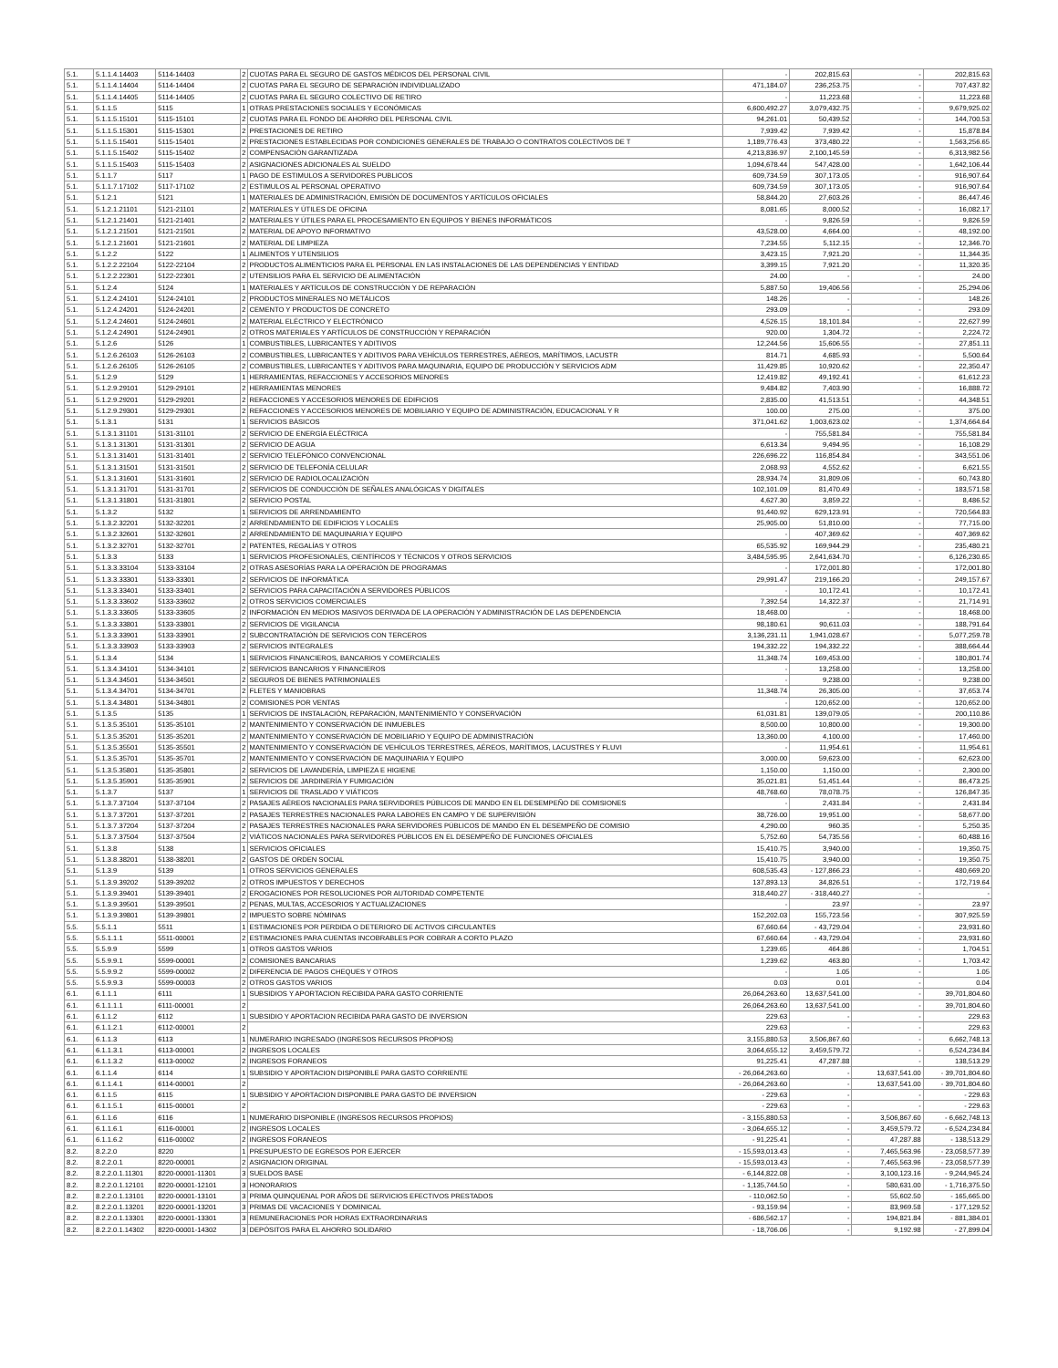| 5.1. | 5.1.1.4.14403 | 5114-14403 | 2 | CUOTAS PARA EL SEGURO DE GASTOS MÉDICOS DEL PERSONAL CIVIL | - | 202,815.63 | - | 202,815.63 |
| 5.1. | 5.1.1.4.14404 | 5114-14404 | 2 | CUOTAS PARA EL SEGURO DE SEPARACIÓN INDIVIDUALIZADO | 471,184.07 | 236,253.75 | - | 707,437.82 |
| 5.1. | 5.1.1.4.14405 | 5114-14405 | 2 | CUOTAS PARA EL SEGURO COLECTIVO DE RETIRO | - | 11,223.68 | - | 11,223.68 |
| 5.1. | 5.1.1.5 | 5115 | 1 | OTRAS PRESTACIONES SOCIALES Y ECONÓMICAS | 6,600,492.27 | 3,079,432.75 | - | 9,679,925.02 |
| 5.1. | 5.1.1.5.15101 | 5115-15101 | 2 | CUOTAS PARA EL FONDO DE AHORRO DEL PERSONAL CIVIL | 94,261.01 | 50,439.52 | - | 144,700.53 |
| 5.1. | 5.1.1.5.15301 | 5115-15301 | 2 | PRESTACIONES DE RETIRO | 7,939.42 | 7,939.42 | - | 15,878.84 |
| 5.1. | 5.1.1.5.15401 | 5115-15401 | 2 | PRESTACIONES ESTABLECIDAS POR CONDICIONES GENERALES DE TRABAJO O CONTRATOS COLECTIVOS DE T | 1,189,776.43 | 373,480.22 | - | 1,563,256.65 |
| 5.1. | 5.1.1.5.15402 | 5115-15402 | 2 | COMPENSACIÓN GARANTIZADA | 4,213,836.97 | 2,100,145.59 | - | 6,313,982.56 |
| 5.1. | 5.1.1.5.15403 | 5115-15403 | 2 | ASIGNACIONES ADICIONALES AL SUELDO | 1,094,678.44 | 547,428.00 | - | 1,642,106.44 |
| 5.1. | 5.1.1.7 | 5117 | 1 | PAGO DE ESTIMULOS A SERVIDORES PUBLICOS | 609,734.59 | 307,173.05 | - | 916,907.64 |
| 5.1. | 5.1.1.7.17102 | 5117-17102 | 2 | ESTIMULOS AL PERSONAL OPERATIVO | 609,734.59 | 307,173.05 | - | 916,907.64 |
| 5.1. | 5.1.2.1 | 5121 | 1 | MATERIALES DE ADMINISTRACIÓN, EMISIÓN DE DOCUMENTOS Y ARTÍCULOS OFICIALES | 58,844.20 | 27,603.26 | - | 86,447.46 |
| 5.1. | 5.1.2.1.21101 | 5121-21101 | 2 | MATERIALES Y ÚTILES DE OFICINA | 8,081.65 | 8,000.52 | - | 16,082.17 |
| 5.1. | 5.1.2.1.21401 | 5121-21401 | 2 | MATERIALES Y ÚTILES PARA EL PROCESAMIENTO EN EQUIPOS Y BIENES INFORMÁTICOS | - | 9,826.59 | - | 9,826.59 |
| 5.1. | 5.1.2.1.21501 | 5121-21501 | 2 | MATERIAL DE APOYO INFORMATIVO | 43,528.00 | 4,664.00 | - | 48,192.00 |
| 5.1. | 5.1.2.1.21601 | 5121-21601 | 2 | MATERIAL DE LIMPIEZA | 7,234.55 | 5,112.15 | - | 12,346.70 |
| 5.1. | 5.1.2.2 | 5122 | 1 | ALIMENTOS Y UTENSILIOS | 3,423.15 | 7,921.20 | - | 11,344.35 |
| 5.1. | 5.1.2.2.22104 | 5122-22104 | 2 | PRODUCTOS ALIMENTICIOS PARA EL PERSONAL EN LAS INSTALACIONES DE LAS DEPENDENCIAS Y ENTIDAD | 3,399.15 | 7,921.20 | - | 11,320.35 |
| 5.1. | 5.1.2.2.22301 | 5122-22301 | 2 | UTENSILIOS PARA EL SERVICIO DE ALIMENTACIÓN | 24.00 | - | - | 24.00 |
| 5.1. | 5.1.2.4 | 5124 | 1 | MATERIALES Y ARTÍCULOS DE CONSTRUCCIÓN Y DE REPARACIÓN | 5,887.50 | 19,406.56 | - | 25,294.06 |
| 5.1. | 5.1.2.4.24101 | 5124-24101 | 2 | PRODUCTOS MINERALES NO METÁLICOS | 148.26 | - | - | 148.26 |
| 5.1. | 5.1.2.4.24201 | 5124-24201 | 2 | CEMENTO Y PRODUCTOS DE CONCRETO | 293.09 | - | - | 293.09 |
| 5.1. | 5.1.2.4.24601 | 5124-24601 | 2 | MATERIAL ELÉCTRICO Y ELECTRÓNICO | 4,526.15 | 18,101.84 | - | 22,627.99 |
| 5.1. | 5.1.2.4.24901 | 5124-24901 | 2 | OTROS MATERIALES Y ARTÍCULOS DE CONSTRUCCIÓN Y REPARACIÓN | 920.00 | 1,304.72 | - | 2,224.72 |
| 5.1. | 5.1.2.6 | 5126 | 1 | COMBUSTIBLES, LUBRICANTES Y ADITIVOS | 12,244.56 | 15,606.55 | - | 27,851.11 |
| 5.1. | 5.1.2.6.26103 | 5126-26103 | 2 | COMBUSTIBLES, LUBRICANTES Y ADITIVOS PARA VEHÍCULOS TERRESTRES, AÉREOS, MARÍTIMOS, LACUSTR | 814.71 | 4,685.93 | - | 5,500.64 |
| 5.1. | 5.1.2.6.26105 | 5126-26105 | 2 | COMBUSTIBLES, LUBRICANTES Y ADITIVOS PARA MAQUINARIA, EQUIPO DE PRODUCCIÓN Y SERVICIOS ADM | 11,429.85 | 10,920.62 | - | 22,350.47 |
| 5.1. | 5.1.2.9 | 5129 | 1 | HERRAMIENTAS, REFACCIONES Y ACCESORIOS MENORES | 12,419.82 | 49,192.41 | - | 61,612.23 |
| 5.1. | 5.1.2.9.29101 | 5129-29101 | 2 | HERRAMIENTAS MENORES | 9,484.82 | 7,403.90 | - | 16,888.72 |
| 5.1. | 5.1.2.9.29201 | 5129-29201 | 2 | REFACCIONES Y ACCESORIOS MENORES DE EDIFICIOS | 2,835.00 | 41,513.51 | - | 44,348.51 |
| 5.1. | 5.1.2.9.29301 | 5129-29301 | 2 | REFACCIONES Y ACCESORIOS MENORES DE MOBILIARIO Y EQUIPO DE ADMINISTRACIÓN, EDUCACIONAL Y R | 100.00 | 275.00 | - | 375.00 |
| 5.1. | 5.1.3.1 | 5131 | 1 | SERVICIOS BÁSICOS | 371,041.62 | 1,003,623.02 | - | 1,374,664.64 |
| 5.1. | 5.1.3.1.31101 | 5131-31101 | 2 | SERVICIO DE ENERGÍA ELÉCTRICA | - | 755,581.84 | - | 755,581.84 |
| 5.1. | 5.1.3.1.31301 | 5131-31301 | 2 | SERVICIO DE AGUA | 6,613.34 | 9,494.95 | - | 16,108.29 |
| 5.1. | 5.1.3.1.31401 | 5131-31401 | 2 | SERVICIO TELEFÓNICO CONVENCIONAL | 226,696.22 | 116,854.84 | - | 343,551.06 |
| 5.1. | 5.1.3.1.31501 | 5131-31501 | 2 | SERVICIO DE TELEFONÍA CELULAR | 2,068.93 | 4,552.62 | - | 6,621.55 |
| 5.1. | 5.1.3.1.31601 | 5131-31601 | 2 | SERVICIO DE RADIOLOCALIZACIÓN | 28,934.74 | 31,809.06 | - | 60,743.80 |
| 5.1. | 5.1.3.1.31701 | 5131-31701 | 2 | SERVICIOS DE CONDUCCIÓN DE SEÑALES ANALÓGICAS Y DIGITALES | 102,101.09 | 81,470.49 | - | 183,571.58 |
| 5.1. | 5.1.3.1.31801 | 5131-31801 | 2 | SERVICIO POSTAL | 4,627.30 | 3,859.22 | - | 8,486.52 |
| 5.1. | 5.1.3.2 | 5132 | 1 | SERVICIOS DE ARRENDAMIENTO | 91,440.92 | 629,123.91 | - | 720,564.83 |
| 5.1. | 5.1.3.2.32201 | 5132-32201 | 2 | ARRENDAMIENTO DE EDIFICIOS Y LOCALES | 25,905.00 | 51,810.00 | - | 77,715.00 |
| 5.1. | 5.1.3.2.32601 | 5132-32601 | 2 | ARRENDAMIENTO DE MAQUINARIA Y EQUIPO | - | 407,369.62 | - | 407,369.62 |
| 5.1. | 5.1.3.2.32701 | 5132-32701 | 2 | PATENTES, REGALÍAS Y OTROS | 65,535.92 | 169,944.29 | - | 235,480.21 |
| 5.1. | 5.1.3.3 | 5133 | 1 | SERVICIOS PROFESIONALES, CIENTÍFICOS Y TÉCNICOS Y OTROS SERVICIOS | 3,484,595.95 | 2,641,634.70 | - | 6,126,230.65 |
| 5.1. | 5.1.3.3.33104 | 5133-33104 | 2 | OTRAS ASESORÍAS PARA LA OPERACIÓN DE PROGRAMAS | - | 172,001.80 | - | 172,001.80 |
| 5.1. | 5.1.3.3.33301 | 5133-33301 | 2 | SERVICIOS DE INFORMÁTICA | 29,991.47 | 219,166.20 | - | 249,157.67 |
| 5.1. | 5.1.3.3.33401 | 5133-33401 | 2 | SERVICIOS PARA CAPACITACIÓN A SERVIDORES PÚBLICOS | - | 10,172.41 | - | 10,172.41 |
| 5.1. | 5.1.3.3.33602 | 5133-33602 | 2 | OTROS SERVICIOS COMERCIALES | 7,392.54 | 14,322.37 | - | 21,714.91 |
| 5.1. | 5.1.3.3.33605 | 5133-33605 | 2 | INFORMACIÓN EN MEDIOS MASIVOS DERIVADA DE LA OPERACIÓN Y ADMINISTRACIÓN DE LAS DEPENDENCIA | 18,468.00 | - | - | 18,468.00 |
| 5.1. | 5.1.3.3.33801 | 5133-33801 | 2 | SERVICIOS DE VIGILANCIA | 98,180.61 | 90,611.03 | - | 188,791.64 |
| 5.1. | 5.1.3.3.33901 | 5133-33901 | 2 | SUBCONTRATACIÓN DE SERVICIOS CON TERCEROS | 3,136,231.11 | 1,941,028.67 | - | 5,077,259.78 |
| 5.1. | 5.1.3.3.33903 | 5133-33903 | 2 | SERVICIOS INTEGRALES | 194,332.22 | 194,332.22 | - | 388,664.44 |
| 5.1. | 5.1.3.4 | 5134 | 1 | SERVICIOS FINANCIEROS, BANCARIOS Y COMERCIALES | 11,348.74 | 169,453.00 | - | 180,801.74 |
| 5.1. | 5.1.3.4.34101 | 5134-34101 | 2 | SERVICIOS BANCARIOS Y FINANCIEROS | - | 13,258.00 | - | 13,258.00 |
| 5.1. | 5.1.3.4.34501 | 5134-34501 | 2 | SEGUROS DE BIENES PATRIMONIALES | - | 9,238.00 | - | 9,238.00 |
| 5.1. | 5.1.3.4.34701 | 5134-34701 | 2 | FLETES Y MANIOBRAS | 11,348.74 | 26,305.00 | - | 37,653.74 |
| 5.1. | 5.1.3.4.34801 | 5134-34801 | 2 | COMISIONES POR VENTAS | - | 120,652.00 | - | 120,652.00 |
| 5.1. | 5.1.3.5 | 5135 | 1 | SERVICIOS DE INSTALACIÓN, REPARACIÓN, MANTENIMIENTO Y CONSERVACIÓN | 61,031.81 | 139,079.05 | - | 200,110.86 |
| 5.1. | 5.1.3.5.35101 | 5135-35101 | 2 | MANTENIMIENTO Y CONSERVACIÓN DE INMUEBLES | 8,500.00 | 10,800.00 | - | 19,300.00 |
| 5.1. | 5.1.3.5.35201 | 5135-35201 | 2 | MANTENIMIENTO Y CONSERVACIÓN DE MOBILIARIO Y EQUIPO DE ADMINISTRACIÓN | 13,360.00 | 4,100.00 | - | 17,460.00 |
| 5.1. | 5.1.3.5.35501 | 5135-35501 | 2 | MANTENIMIENTO Y CONSERVACIÓN DE VEHÍCULOS TERRESTRES, AÉREOS, MARÍTIMOS, LACUSTRES Y FLUVI | - | 11,954.61 | - | 11,954.61 |
| 5.1. | 5.1.3.5.35701 | 5135-35701 | 2 | MANTENIMIENTO Y CONSERVACIÓN DE MAQUINARIA Y EQUIPO | 3,000.00 | 59,623.00 | - | 62,623.00 |
| 5.1. | 5.1.3.5.35801 | 5135-35801 | 2 | SERVICIOS DE LAVANDERÍA, LIMPIEZA E HIGIENE | 1,150.00 | 1,150.00 | - | 2,300.00 |
| 5.1. | 5.1.3.5.35901 | 5135-35901 | 2 | SERVICIOS DE JARDINERÍA Y FUMIGACIÓN | 35,021.81 | 51,451.44 | - | 86,473.25 |
| 5.1. | 5.1.3.7 | 5137 | 1 | SERVICIOS DE TRASLADO Y VIÁTICOS | 48,768.60 | 78,078.75 | - | 126,847.35 |
| 5.1. | 5.1.3.7.37104 | 5137-37104 | 2 | PASAJES AÉREOS NACIONALES PARA SERVIDORES PÚBLICOS DE MANDO EN EL DESEMPEÑO DE COMISIONES | - | 2,431.84 | - | 2,431.84 |
| 5.1. | 5.1.3.7.37201 | 5137-37201 | 2 | PASAJES TERRESTRES NACIONALES PARA LABORES EN CAMPO Y DE SUPERVISIÓN | 38,726.00 | 19,951.00 | - | 58,677.00 |
| 5.1. | 5.1.3.7.37204 | 5137-37204 | 2 | PASAJES TERRESTRES NACIONALES PARA SERVIDORES PÚBLICOS DE MANDO EN EL DESEMPEÑO DE COMISIO | 4,290.00 | 960.35 | - | 5,250.35 |
| 5.1. | 5.1.3.7.37504 | 5137-37504 | 2 | VIÁTICOS NACIONALES PARA SERVIDORES PÚBLICOS EN EL DESEMPEÑO DE FUNCIONES OFICIALES | 5,752.60 | 54,735.56 | - | 60,488.16 |
| 5.1. | 5.1.3.8 | 5138 | 1 | SERVICIOS OFICIALES | 15,410.75 | 3,940.00 | - | 19,350.75 |
| 5.1. | 5.1.3.8.38201 | 5138-38201 | 2 | GASTOS DE ORDEN SOCIAL | 15,410.75 | 3,940.00 | - | 19,350.75 |
| 5.1. | 5.1.3.9 | 5139 | 1 | OTROS SERVICIOS GENERALES | 608,535.43 | - 127,866.23 | - | 480,669.20 |
| 5.1. | 5.1.3.9.39202 | 5139-39202 | 2 | OTROS IMPUESTOS Y DERECHOS | 137,893.13 | 34,826.51 | - | 172,719.64 |
| 5.1. | 5.1.3.9.39401 | 5139-39401 | 2 | EROGACIONES POR RESOLUCIONES POR AUTORIDAD COMPETENTE | 318,440.27 | - 318,440.27 | - | - |
| 5.1. | 5.1.3.9.39501 | 5139-39501 | 2 | PENAS, MULTAS, ACCESORIOS Y ACTUALIZACIONES | - | 23.97 | - | 23.97 |
| 5.1. | 5.1.3.9.39801 | 5139-39801 | 2 | IMPUESTO SOBRE NÓMINAS | 152,202.03 | 155,723.56 | - | 307,925.59 |
| 5.5. | 5.5.1.1 | 5511 | 1 | ESTIMACIONES POR PERDIDA O DETERIORO DE ACTIVOS CIRCULANTES | 67,660.64 | - 43,729.04 | - | 23,931.60 |
| 5.5. | 5.5.1.1.1 | 5511-00001 | 2 | ESTIMACIONES PARA CUENTAS INCOBRABLES POR COBRAR A CORTO PLAZO | 67,660.64 | - 43,729.04 | - | 23,931.60 |
| 5.5. | 5.5.9.9 | 5599 | 1 | OTROS GASTOS VARIOS | 1,239.65 | 464.86 | - | 1,704.51 |
| 5.5. | 5.5.9.9.1 | 5599-00001 | 2 | COMISIONES BANCARIAS | 1,239.62 | 463.80 | - | 1,703.42 |
| 5.5. | 5.5.9.9.2 | 5599-00002 | 2 | DIFERENCIA DE PAGOS CHEQUES Y OTROS | - | 1.05 | - | 1.05 |
| 5.5. | 5.5.9.9.3 | 5599-00003 | 2 | OTROS GASTOS VARIOS | 0.03 | 0.01 | - | 0.04 |
| 6.1. | 6.1.1.1 | 6111 | 1 | SUBSIDIOS Y APORTACION RECIBIDA PARA GASTO CORRIENTE | 26,064,263.60 | 13,637,541.00 | - | 39,701,804.60 |
| 6.1. | 6.1.1.1.1 | 6111-00001 | 2 | | 26,064,263.60 | 13,637,541.00 | - | 39,701,804.60 |
| 6.1. | 6.1.1.2 | 6112 | 1 | SUBSIDIO Y APORTACION RECIBIDA PARA GASTO DE INVERSION | 229.63 | - | - | 229.63 |
| 6.1. | 6.1.1.2.1 | 6112-00001 | 2 | | 229.63 | - | - | 229.63 |
| 6.1. | 6.1.1.3 | 6113 | 1 | NUMERARIO INGRESADO (INGRESOS RECURSOS PROPIOS) | 3,155,880.53 | 3,506,867.60 | - | 6,662,748.13 |
| 6.1. | 6.1.1.3.1 | 6113-00001 | 2 | INGRESOS LOCALES | 3,064,655.12 | 3,459,579.72 | - | 6,524,234.84 |
| 6.1. | 6.1.1.3.2 | 6113-00002 | 2 | INGRESOS FORANEOS | 91,225.41 | 47,287.88 | - | 138,513.29 |
| 6.1. | 6.1.1.4 | 6114 | 1 | SUBSIDIO Y APORTACION DISPONIBLE PARA GASTO CORRIENTE | - 26,064,263.60 | - | 13,637,541.00 | - 39,701,804.60 |
| 6.1. | 6.1.1.4.1 | 6114-00001 | 2 | | - 26,064,263.60 | - | 13,637,541.00 | - 39,701,804.60 |
| 6.1. | 6.1.1.5 | 6115 | 1 | SUBSIDIO Y APORTACION DISPONIBLE PARA GASTO DE INVERSION | - 229.63 | - | - | - 229.63 |
| 6.1. | 6.1.1.5.1 | 6115-00001 | 2 | | - 229.63 | - | - | - 229.63 |
| 6.1. | 6.1.1.6 | 6116 | 1 | NUMERARIO DISPONIBLE (INGRESOS RECURSOS PROPIOS) | - 3,155,880.53 | - | 3,506,867.60 | - 6,662,748.13 |
| 6.1. | 6.1.1.6.1 | 6116-00001 | 2 | INGRESOS LOCALES | - 3,064,655.12 | - | 3,459,579.72 | - 6,524,234.84 |
| 6.1. | 6.1.1.6.2 | 6116-00002 | 2 | INGRESOS FORANEOS | - 91,225.41 | - | 47,287.88 | - 138,513.29 |
| 8.2. | 8.2.2.0 | 8220 | 1 | PRESUPUESTO DE EGRESOS POR EJERCER | - 15,593,013.43 | - | 7,465,563.96 | - 23,058,577.39 |
| 8.2. | 8.2.2.0.1 | 8220-00001 | 2 | ASIGNACION ORIGINAL | - 15,593,013.43 | - | 7,465,563.96 | - 23,058,577.39 |
| 8.2. | 8.2.2.0.1.11301 | 8220-00001-11301 | 3 | SUELDOS BASE | - 6,144,822.08 | - | 3,100,123.16 | - 9,244,945.24 |
| 8.2. | 8.2.2.0.1.12101 | 8220-00001-12101 | 3 | HONORARIOS | - 1,135,744.50 | - | 580,631.00 | - 1,716,375.50 |
| 8.2. | 8.2.2.0.1.13101 | 8220-00001-13101 | 3 | PRIMA QUINQUENAL POR AÑOS DE SERVICIOS EFECTIVOS PRESTADOS | - 110,062.50 | - | 55,602.50 | - 165,665.00 |
| 8.2. | 8.2.2.0.1.13201 | 8220-00001-13201 | 3 | PRIMAS DE VACACIONES Y DOMINICAL | - 93,159.94 | - | 83,969.58 | - 177,129.52 |
| 8.2. | 8.2.2.0.1.13301 | 8220-00001-13301 | 3 | REMUNERACIONES POR HORAS EXTRAORDINARIAS | - 686,562.17 | - | 194,821.84 | - 881,384.01 |
| 8.2. | 8.2.2.0.1.14302 | 8220-00001-14302 | 3 | DEPÓSITOS PARA EL AHORRO SOLIDARIO | - 18,706.06 | - | 9,192.98 | - 27,899.04 |